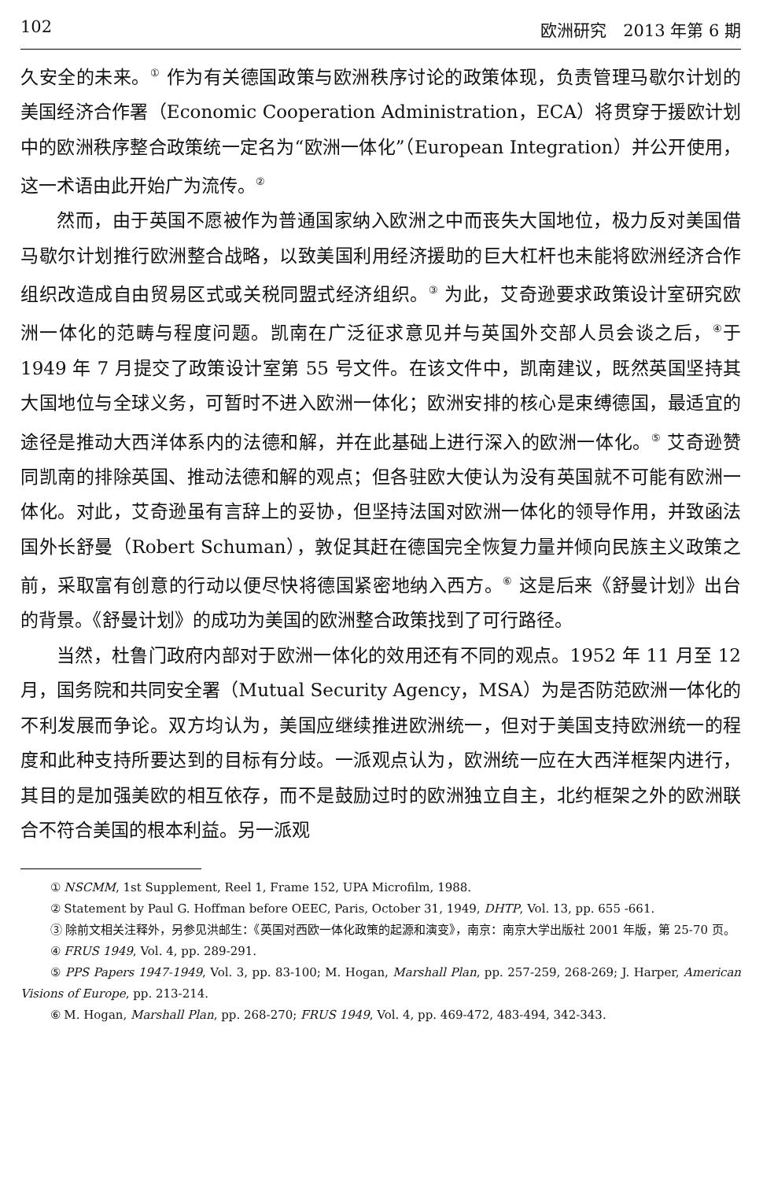102 欧洲研究　2013 年第 6 期
久安全的未来。<sup>①</sup> 作为有关德国政策与欧洲秩序讨论的政策体现，负责管理马歇尔计划的美国经济合作署（Economic Cooperation Administration，ECA）将贯穿于援欧计划中的欧洲秩序整合政策统一定名为“欧洲一体化”（European Integration）并公开使用，这一术语由此开始广为流传。<sup>②</sup>
然而，由于英国不愿被作为普通国家纳入欧洲之中而丧失大国地位，极力反对美国借马歇尔计划推行欧洲整合战略，以致美国利用经济援助的巨大杠杆也未能将欧洲经济合作组织改造成自由贸易区式或关税同盟式经济组织。<sup>③</sup> 为此，艾奇逊要求政策设计室研究欧洲一体化的范畴与程度问题。凯南在广泛征求意见并与英国外交部人员会谈之后，<sup>④</sup>于 1949 年 7 月提交了政策设计室第 55 号文件。在该文件中，凯南建议，既然英国坚持其大国地位与全球义务，可暂时不进入欧洲一体化；欧洲安排的核心是束缚德国，最适宜的途径是推动大西洋体系内的法德和解，并在此基础上进行深入的欧洲一体化。<sup>⑤</sup> 艾奇逊赞同凯南的排除英国、推动法德和解的观点；但各驻欧大使认为没有英国就不可能有欧洲一体化。对此，艾奇逊虽有言辞上的妥协，但坚持法国对欧洲一体化的领导作用，并致函法国外长舒曼（Robert Schuman），敦促其赶在德国完全恢复力量并倾向民族主义政策之前，采取富有创意的行动以便尽快将德国紧密地纳入西方。<sup>⑥</sup> 这是后来《舒曼计划》出台的背景。《舒曼计划》的成功为美国的欧洲整合政策找到了可行路径。
当然，杜鲁门政府内部对于欧洲一体化的效用还有不同的观点。1952 年 11 月至 12 月，国务院和共同安全署（Mutual Security Agency，MSA）为是否防范欧洲一体化的不利发展而争论。双方均认为，美国应继续推进欧洲统一，但对于美国支持欧洲统一的程度和此种支持所要达到的目标有分歧。一派观点认为，欧洲统一应在大西洋框架内进行，其目的是加强美欧的相互依存，而不是鼓励过时的欧洲独立自主，北约框架之外的欧洲联合不符合美国的根本利益。另一派观
① NSCMM, 1st Supplement, Reel 1, Frame 152, UPA Microfilm, 1988.
② Statement by Paul G. Hoffman before OEEC, Paris, October 31, 1949, DHTP, Vol. 13, pp. 655 -661.
③ 除前文相关注释外，另参见洪邮生：《英国对西欧一体化政策的起源和演变》，南京：南京大学出版社 2001 年版，第 25-70 页。
④ FRUS 1949, Vol. 4, pp. 289-291.
⑤ PPS Papers 1947-1949, Vol. 3, pp. 83-100; M. Hogan, Marshall Plan, pp. 257-259, 268-269; J. Harper, American Visions of Europe, pp. 213-214.
⑥ M. Hogan, Marshall Plan, pp. 268-270; FRUS 1949, Vol. 4, pp. 469-472, 483-494, 342-343.